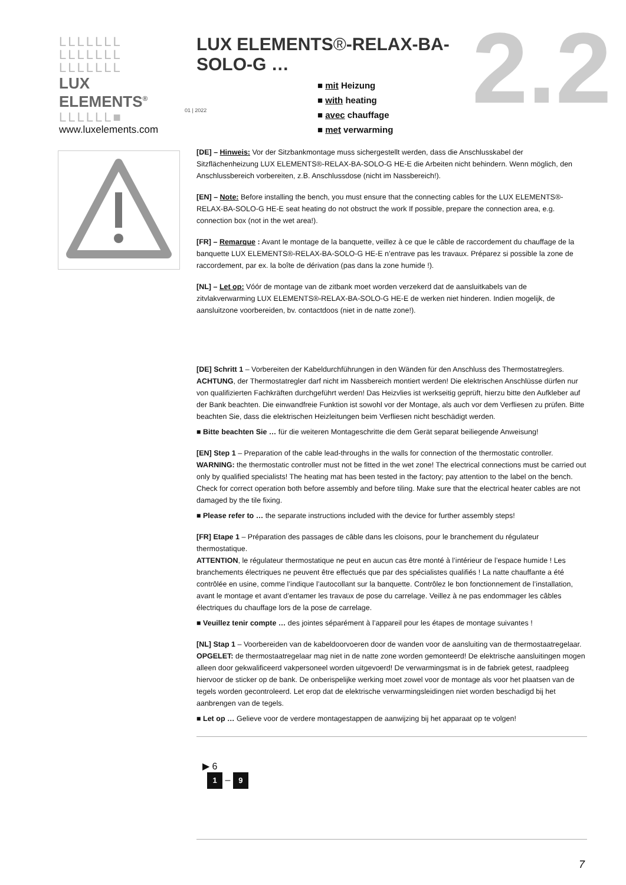LLLLLLL
LLLLLLL
LLLLLLL
LUX ELEMENTS<sup>®</sup>
LLLLLL■
www.luxelements.com
LUX ELEMENTS®-RELAX-BA-SOLO-G …
■ mit Heizung
■ with heating
■ avec chauffage
■ met verwarming
01 | 2022 2.2
[DE] – Hinweis: Vor der Sitzbankmontage muss sichergestellt werden, dass die Anschlusskabel der Sitzflächenheizung LUX ELEMENTS®-RELAX-BA-SOLO-G HE-E die Arbeiten nicht behindern. Wenn möglich, den Anschlussbereich vorbereiten, z.B. Anschlussdose (nicht im Nassbereich!).
[EN] – Note: Before installing the bench, you must ensure that the connecting cables for the LUX ELEMENTS®-RELAX-BA-SOLO-G HE-E seat heating do not obstruct the work If possible, prepare the connection area, e.g. connection box (not in the wet area!).
[FR] – Remarque : Avant le montage de la banquette, veillez à ce que le câble de raccordement du chauffage de la banquette LUX ELEMENTS®-RELAX-BA-SOLO-G HE-E n’entrave pas les travaux. Préparez si possible la zone de raccordement, par ex. la boîte de dérivation (pas dans la zone humide !).
[NL] – Let op: Vóór de montage van de zitbank moet worden verzekerd dat de aansluitkabels van de zitvlakverwarming LUX ELEMENTS®-RELAX-BA-SOLO-G HE-E de werken niet hinderen. Indien mogelijk, de aansluitzone voorbereiden, bv. contactdoos (niet in de natte zone!).
[DE] Schritt 1 – Vorbereiten der Kabeldurchführungen in den Wänden für den Anschluss des Thermostatreglers.
ACHTUNG, der Thermostatregler darf nicht im Nassbereich montiert werden! Die elektrischen Anschlüsse dürfen nur von qualifizierten Fachkräften durchgeführt werden! Das Heizvlies ist werkseitig geprüft, hierzu bitte den Aufkleber auf der Bank beachten. Die einwandfreie Funktion ist sowohl vor der Montage, als auch vor dem Verfliesen zu prüfen. Bitte beachten Sie, dass die elektrischen Heizleitungen beim Verfliesen nicht beschädigt werden.
■ Bitte beachten Sie … für die weiteren Montageschritte die dem Gerät separat beiliegende Anweisung!
[EN] Step 1 – Preparation of the cable lead-throughs in the walls for connection of the thermostatic controller.
WARNING: the thermostatic controller must not be fitted in the wet zone! The electrical connections must be carried out only by qualified specialists! The heating mat has been tested in the factory; pay attention to the label on the bench. Check for correct operation both before assembly and before tiling. Make sure that the electrical heater cables are not damaged by the tile fixing.
■ Please refer to … the separate instructions included with the device for further assembly steps!
[FR] Etape 1 – Préparation des passages de câble dans les cloisons, pour le branchement du régulateur thermostatique.
ATTENTION, le régulateur thermostatique ne peut en aucun cas être monté à l’intérieur de l’espace humide ! Les branchements électriques ne peuvent être effectués que par des spécialistes qualifiés ! La natte chauffante a été contrôlée en usine, comme l’indique l’autocollant sur la banquette. Contrôlez le bon fonctionnement de l’installation, avant le montage et avant d’entamer les travaux de pose du carrelage. Veillez à ne pas endommager les câbles électriques du chauffage lors de la pose de carrelage.
■ Veuillez tenir compte … des jointes séparément à l’appareil pour les étapes de montage suivantes !
[NL] Stap 1 – Voorbereiden van de kabeldoorvoeren door de wanden voor de aansluiting van de thermostaatregelaar.
OPGELET: de thermostaatregelaar mag niet in de natte zone worden gemonteerd! De elektrische aansluitingen mogen alleen door gekwalificeerd vakpersoneel worden uitgevoerd! De verwarmingsmat is in de fabriek getest, raadpleeg hiervoor de sticker op de bank. De onberispelijke werking moet zowel voor de montage als voor het plaatsen van de tegels worden gecontroleerd. Let erop dat de elektrische verwarmingsleidingen niet worden beschadigd bij het aanbrengen van de tegels.
■ Let op … Gelieve voor de verdere montagestappen de aanwijzing bij het apparaat op te volgen!
▶ 6
1 – 9
7